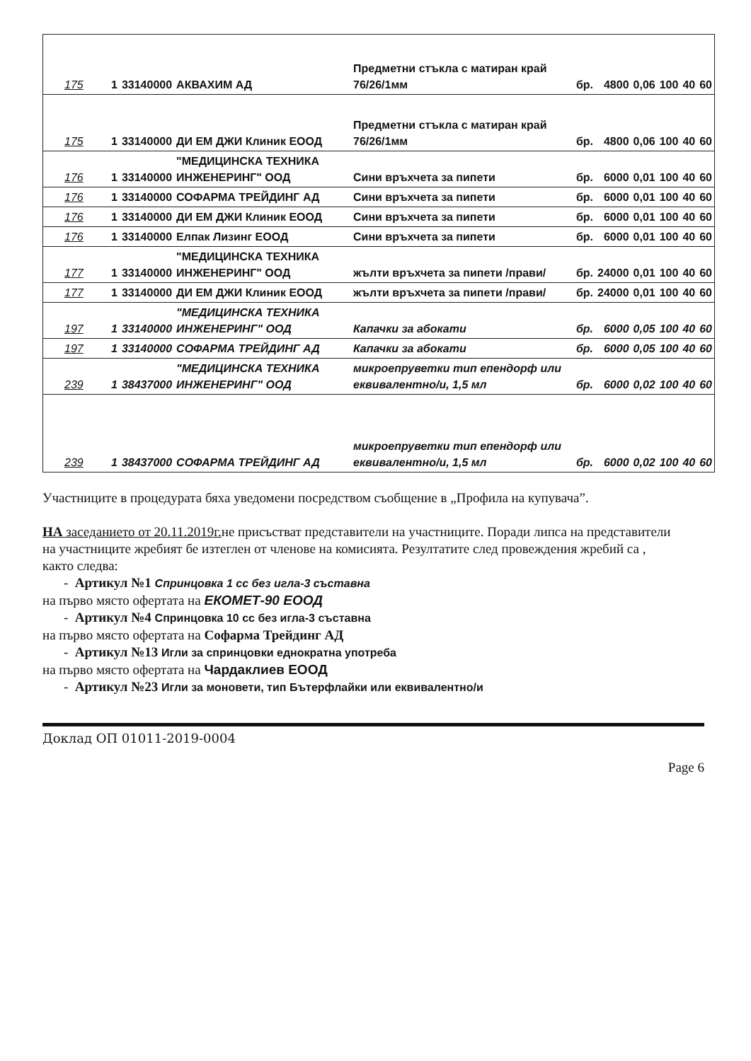| 175 | 1 | 33140000 | АКВАХИМ АД | Предметни стъкла с матиран край 76/26/1мм | бр. | 4800 | 0,06 | 100 | 40 | 60 |
| 175 | 1 | 33140000 | ДИ ЕМ ДЖИ Клиник ЕООД | Предметни стъкла с матиран край 76/26/1мм | бр. | 4800 | 0,06 | 100 | 40 | 60 |
| 176 | 1 | 33140000 | "МЕДИЦИНСКА ТЕХНИКА ИНЖЕНЕРИНГ" ООД | Сини връхчета за пипети | бр. | 6000 | 0,01 | 100 | 40 | 60 |
| 176 | 1 | 33140000 | СОФАРМА ТРЕЙДИНГ АД | Сини връхчета за пипети | бр. | 6000 | 0,01 | 100 | 40 | 60 |
| 176 | 1 | 33140000 | ДИ ЕМ ДЖИ Клиник ЕООД | Сини връхчета за пипети | бр. | 6000 | 0,01 | 100 | 40 | 60 |
| 176 | 1 | 33140000 | Елпак Лизинг ЕООД | Сини връхчета за пипети | бр. | 6000 | 0,01 | 100 | 40 | 60 |
| 177 | 1 | 33140000 | "МЕДИЦИНСКА ТЕХНИКА ИНЖЕНЕРИНГ" ООД | жълти връхчета за пипети /прави/ | бр. | 24000 | 0,01 | 100 | 40 | 60 |
| 177 | 1 | 33140000 | ДИ ЕМ ДЖИ Клиник ЕООД | жълти връхчета за пипети /прави/ | бр. | 24000 | 0,01 | 100 | 40 | 60 |
| 197 | 1 | 33140000 | "МЕДИЦИНСКА ТЕХНИКА ИНЖЕНЕРИНГ" ООД | Капачки за абокати | бр. | 6000 | 0,05 | 100 | 40 | 60 |
| 197 | 1 | 33140000 | СОФАРМА ТРЕЙДИНГ АД | Капачки за абокати | бр. | 6000 | 0,05 | 100 | 40 | 60 |
| 239 | 1 | 38437000 | "МЕДИЦИНСКА ТЕХНИКА ИНЖЕНЕРИНГ" ООД | микроепруветки тип епендорф или еквивалентно/и, 1,5 мл | бр. | 6000 | 0,02 | 100 | 40 | 60 |
| 239 | 1 | 38437000 | СОФАРМА ТРЕЙДИНГ АД | микроепруветки тип епендорф или еквивалентно/и, 1,5 мл | бр. | 6000 | 0,02 | 100 | 40 | 60 |
Участниците в процедурата бяха уведомени посредством съобщение в „Профила на купувача”.
НА заседанието от 20.11.2019г. не присъстват представители на участниците. Поради липса на представители на участниците жребият бе изтеглен от членове на комисията. Резултатите след провеждения жребий са , както следва:
- Артикул №1 Спринцовка 1 cc без игла-3 съставна
на първо място офертата на ЕКОМЕТ-90 ЕООД
- Артикул №4 Спринцовка 10 cc без игла-3 съставна
на първо място офертата на Софарма Трейдинг АД
- Артикул №13 Игли за спринцовки еднократна употреба
на първо място офертата на Чардаклиев ЕООД
- Артикул №23 Игли за моновети, тип Бътерфлайки или еквивалентно/и
Доклад ОП 01011-2019-0004
Page 6